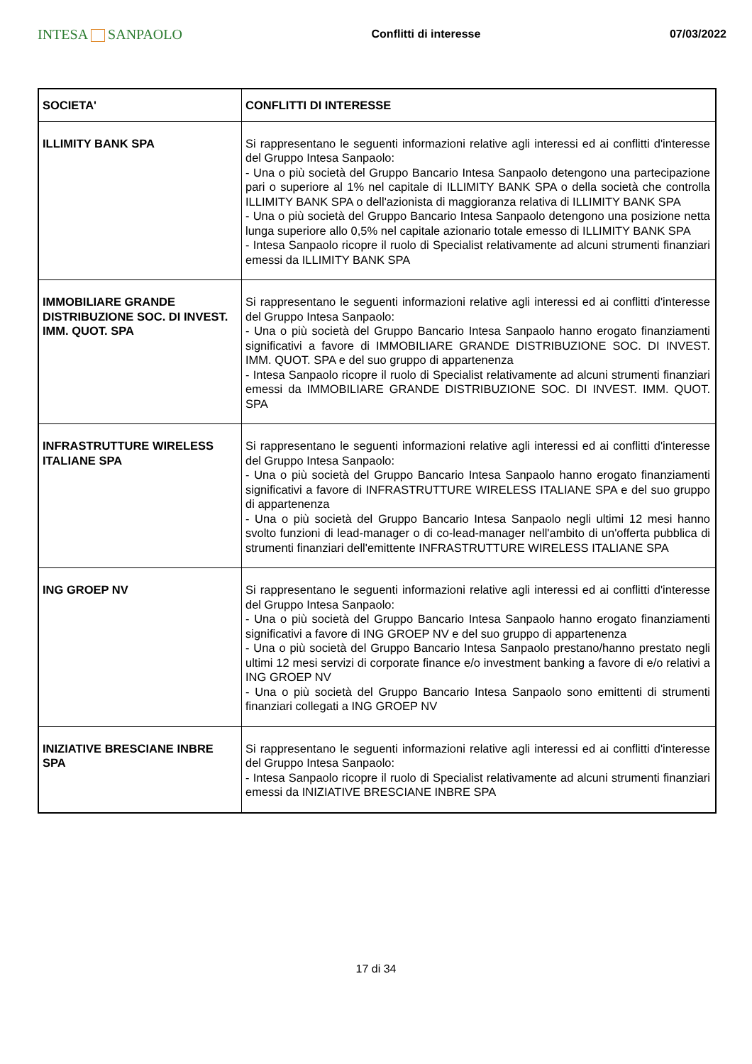INTESA SANPAOLO
Conflitti di interesse 07/03/2022
| SOCIETA' | CONFLITTI DI INTERESSE |
| --- | --- |
| ILLIMITY BANK SPA | Si rappresentano le seguenti informazioni relative agli interessi ed ai conflitti d'interesse del Gruppo Intesa Sanpaolo: - Una o più società del Gruppo Bancario Intesa Sanpaolo detengono una partecipazione pari o superiore al 1% nel capitale di ILLIMITY BANK SPA o della società che controlla ILLIMITY BANK SPA o dell'azionista di maggioranza relativa di ILLIMITY BANK SPA - Una o più società del Gruppo Bancario Intesa Sanpaolo detengono una posizione netta lunga superiore allo 0,5% nel capitale azionario totale emesso di ILLIMITY BANK SPA - Intesa Sanpaolo ricopre il ruolo di Specialist relativamente ad alcuni strumenti finanziari emessi da ILLIMITY BANK SPA |
| IMMOBILIARE GRANDE DISTRIBUZIONE SOC. DI INVEST. IMM. QUOT. SPA | Si rappresentano le seguenti informazioni relative agli interessi ed ai conflitti d'interesse del Gruppo Intesa Sanpaolo: - Una o più società del Gruppo Bancario Intesa Sanpaolo hanno erogato finanziamenti significativi a favore di IMMOBILIARE GRANDE DISTRIBUZIONE SOC. DI INVEST. IMM. QUOT. SPA e del suo gruppo di appartenenza - Intesa Sanpaolo ricopre il ruolo di Specialist relativamente ad alcuni strumenti finanziari emessi da IMMOBILIARE GRANDE DISTRIBUZIONE SOC. DI INVEST. IMM. QUOT. SPA |
| INFRASTRUTTURE WIRELESS ITALIANE SPA | Si rappresentano le seguenti informazioni relative agli interessi ed ai conflitti d'interesse del Gruppo Intesa Sanpaolo: - Una o più società del Gruppo Bancario Intesa Sanpaolo hanno erogato finanziamenti significativi a favore di INFRASTRUTTURE WIRELESS ITALIANE SPA e del suo gruppo di appartenenza - Una o più società del Gruppo Bancario Intesa Sanpaolo negli ultimi 12 mesi hanno svolto funzioni di lead-manager o di co-lead-manager nell'ambito di un'offerta pubblica di strumenti finanziari dell'emittente INFRASTRUTTURE WIRELESS ITALIANE SPA |
| ING GROEP NV | Si rappresentano le seguenti informazioni relative agli interessi ed ai conflitti d'interesse del Gruppo Intesa Sanpaolo: - Una o più società del Gruppo Bancario Intesa Sanpaolo hanno erogato finanziamenti significativi a favore di ING GROEP NV e del suo gruppo di appartenenza - Una o più società del Gruppo Bancario Intesa Sanpaolo prestano/hanno prestato negli ultimi 12 mesi servizi di corporate finance e/o investment banking a favore di e/o relativi a ING GROEP NV - Una o più società del Gruppo Bancario Intesa Sanpaolo sono emittenti di strumenti finanziari collegati a ING GROEP NV |
| INIZIATIVE BRESCIANE INBRE SPA | Si rappresentano le seguenti informazioni relative agli interessi ed ai conflitti d'interesse del Gruppo Intesa Sanpaolo: - Intesa Sanpaolo ricopre il ruolo di Specialist relativamente ad alcuni strumenti finanziari emessi da INIZIATIVE BRESCIANE INBRE SPA |
17 di 34